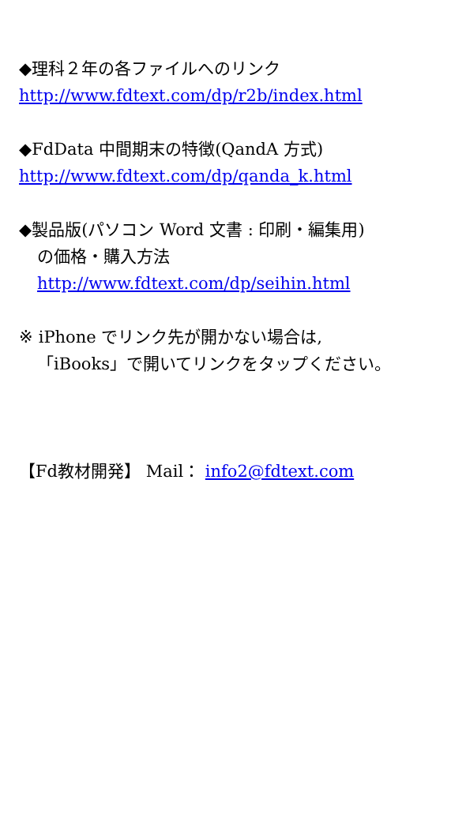◆理科２年の各ファイルへのリンク
http://www.fdtext.com/dp/r2b/index.html
◆FdData 中間期末の特徴(QandA 方式)
http://www.fdtext.com/dp/qanda_k.html
◆製品版(パソコン Word 文書 : 印刷・編集用)
の価格・購入方法
http://www.fdtext.com/dp/seihin.html
※ iPhone でリンク先が開かない場合は,
「iBooks」で開いてリンクをタップください。
【Fd教材開発】 Mail： info2@fdtext.com